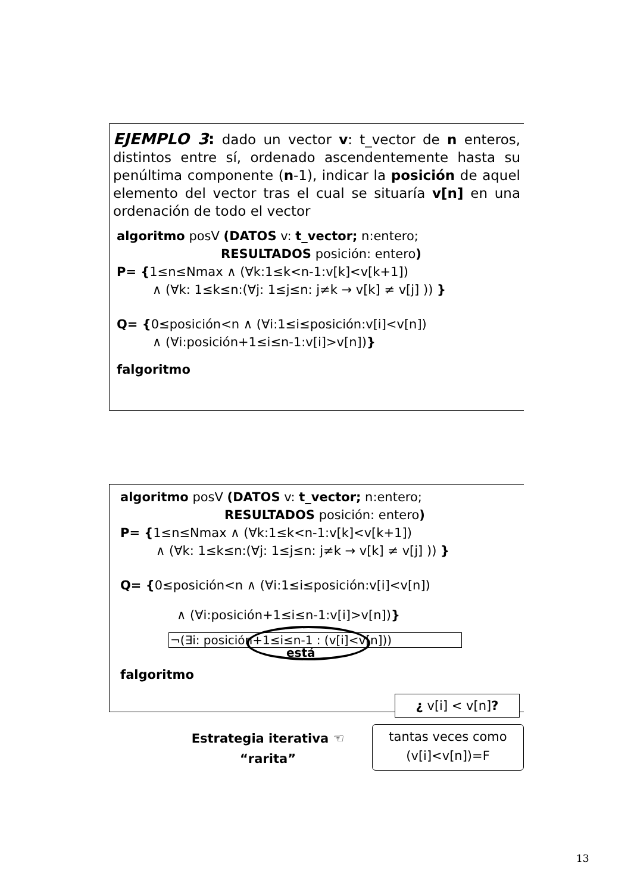EJEMPLO 3: dado un vector v: t_vector de n enteros, distintos entre sí, ordenado ascendentemente hasta su penúltima componente (n-1), indicar la posición de aquel elemento del vector tras el cual se situaría v[n] en una ordenación de todo el vector
algoritmo posV (DATOS v: t_vector; n:entero;
RESULTADOS posición: entero)
P= {1≤n≤Nmax ∧ (∀k:1≤k<n-1:v[k]<v[k+1])
∧ (∀k: 1≤k≤n:(∀j: 1≤j≤n: j≠k → v[k] ≠ v[j] )) }
Q= {0≤posición<n ∧ (∀i:1≤i≤posición:v[i]<v[n])
∧ (∀i:posición+1≤i≤n-1:v[i]>v[n])}
falgoritmo
algoritmo posV (DATOS v: t_vector; n:entero;
RESULTADOS posición: entero)
P= {1≤n≤Nmax ∧ (∀k:1≤k<n-1:v[k]<v[k+1])
∧ (∀k: 1≤k≤n:(∀j: 1≤j≤n: j≠k → v[k] ≠ v[j] )) }
Q= {0≤posición<n ∧ (∀i:1≤i≤posición:v[i]<v[n])
∧ (∀i:posición+1≤i≤n-1:v[i]>v[n])}
¬(∃i: posición+1≤i≤n-1 : (v[i]<v[n]))
está
falgoritmo
¿ v[i] < v[n]?
Estrategia iterativa ☜
“rarita”
tantas veces como
(v[i]<v[n])=F
13